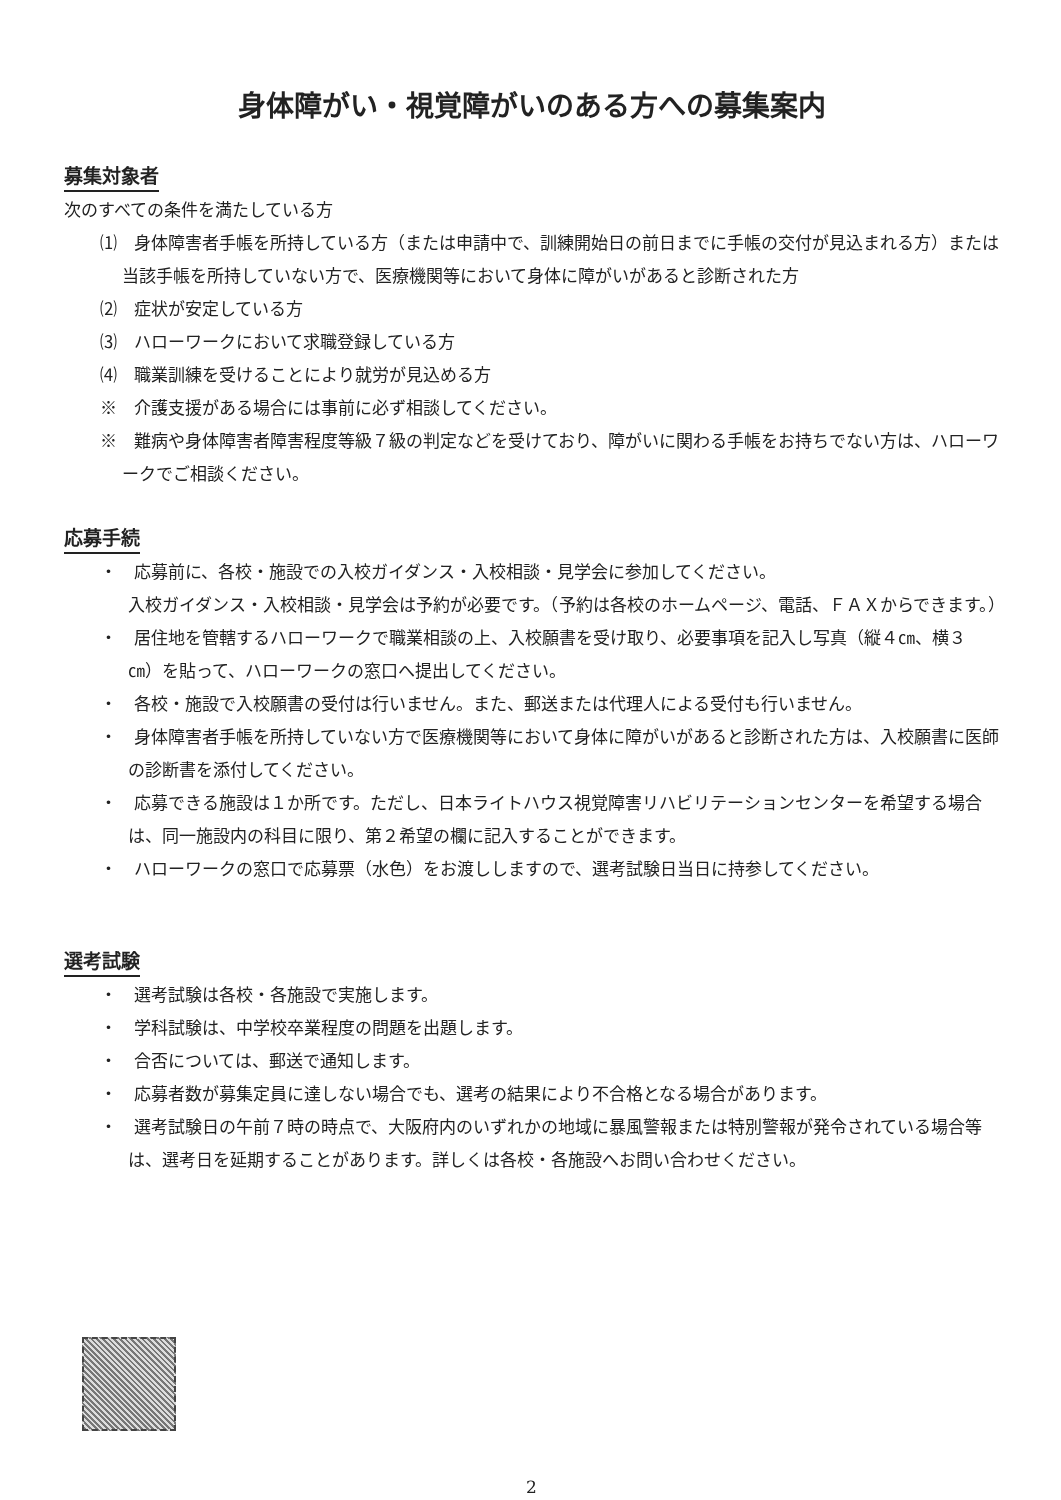身体障がい・視覚障がいのある方への募集案内
募集対象者
次のすべての条件を満たしている方
⑴　身体障害者手帳を所持している方（または申請中で、訓練開始日の前日までに手帳の交付が見込まれる方）または当該手帳を所持していない方で、医療機関等において身体に障がいがあると診断された方
⑵　症状が安定している方
⑶　ハローワークにおいて求職登録している方
⑷　職業訓練を受けることにより就労が見込める方
※　介護支援がある場合には事前に必ず相談してください。
※　難病や身体障害者障害程度等級７級の判定などを受けており、障がいに関わる手帳をお持ちでない方は、ハローワークでご相談ください。
応募手続
・　応募前に、各校・施設での入校ガイダンス・入校相談・見学会に参加してください。
入校ガイダンス・入校相談・見学会は予約が必要です。（予約は各校のホームページ、電話、ＦＡＸからできます。）
・　居住地を管轄するハローワークで職業相談の上、入校願書を受け取り、必要事項を記入し写真（縦４㎝、横３㎝）を貼って、ハローワークの窓口へ提出してください。
・　各校・施設で入校願書の受付は行いません。また、郵送または代理人による受付も行いません。
・　身体障害者手帳を所持していない方で医療機関等において身体に障がいがあると診断された方は、入校願書に医師の診断書を添付してください。
・　応募できる施設は１か所です。ただし、日本ライトハウス視覚障害リハビリテーションセンターを希望する場合は、同一施設内の科目に限り、第２希望の欄に記入することができます。
・　ハローワークの窓口で応募票（水色）をお渡ししますので、選考試験日当日に持参してください。
選考試験
・　選考試験は各校・各施設で実施します。
・　学科試験は、中学校卒業程度の問題を出題します。
・　合否については、郵送で通知します。
・　応募者数が募集定員に達しない場合でも、選考の結果により不合格となる場合があります。
・　選考試験日の午前７時の時点で、大阪府内のいずれかの地域に暴風警報または特別警報が発令されている場合等は、選考日を延期することがあります。詳しくは各校・各施設へお問い合わせください。
2